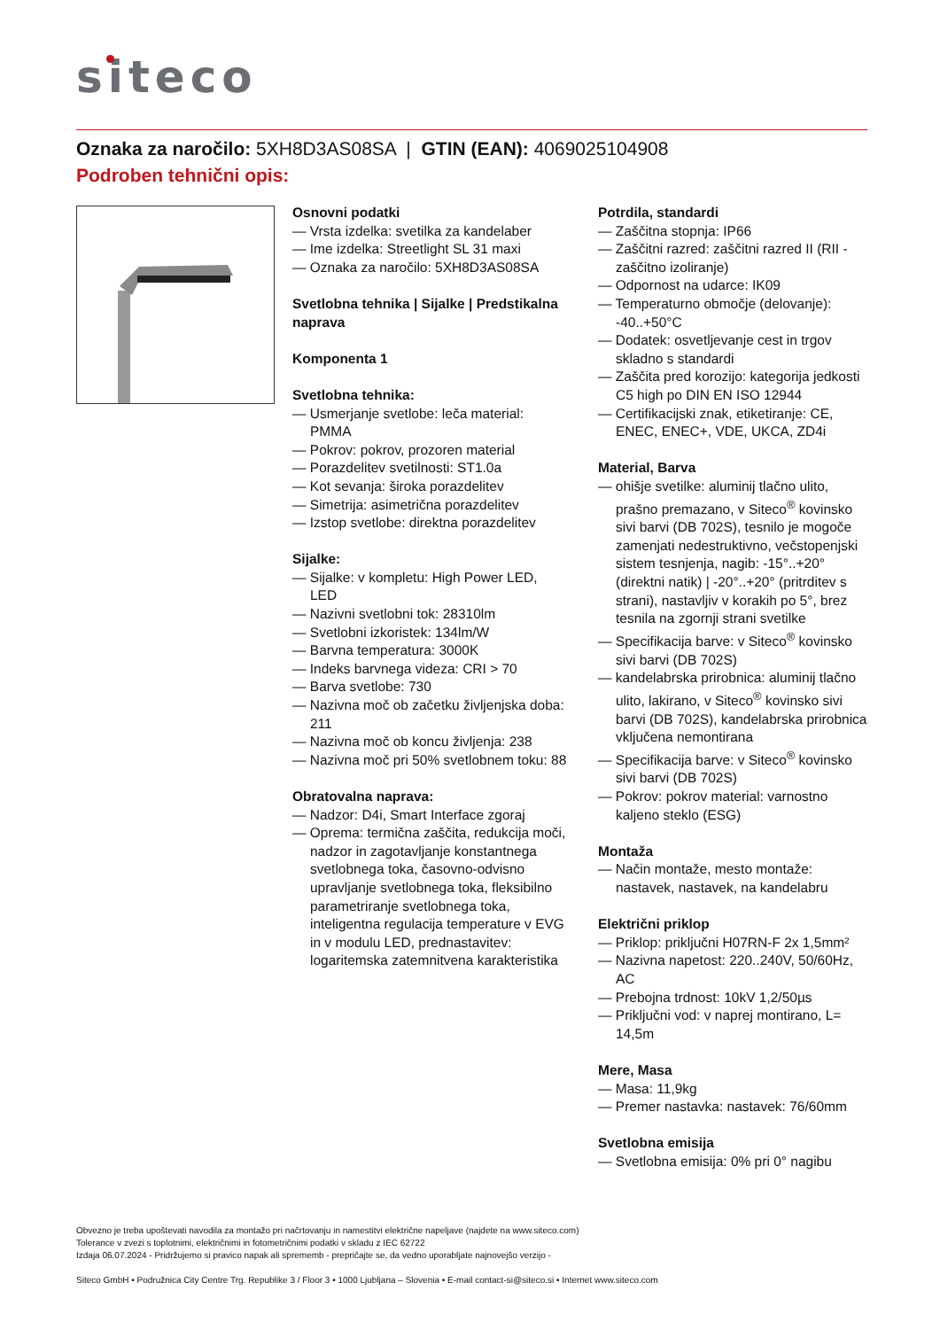siteco
Oznaka za naročilo: 5XH8D3AS08SA | GTIN (EAN): 4069025104908
Podroben tehnični opis:
Osnovni podatki
— Vrsta izdelka: svetilka za kandelaber
— Ime izdelka: Streetlight SL 31 maxi
— Oznaka za naročilo: 5XH8D3AS08SA
Svetlobna tehnika | Sijalke | Predstikalna naprava
Komponenta 1
Svetlobna tehnika:
— Usmerjanje svetlobe: leča material: PMMA
— Pokrov: pokrov, prozoren material
— Porazdelitev svetilnosti: ST1.0a
— Kot sevanja: široka porazdelitev
— Simetrija: asimetrična porazdelitev
— Izstop svetlobe: direktna porazdelitev
Sijalke:
— Sijalke: v kompletu: High Power LED, LED
— Nazivni svetlobni tok: 28310lm
— Svetlobni izkoristek: 134lm/W
— Barvna temperatura: 3000K
— Indeks barvnega videza: CRI > 70
— Barva svetlobe: 730
— Nazivna moč ob začetku življenjska doba: 211
— Nazivna moč ob koncu življenja: 238
— Nazivna moč pri 50% svetlobnem toku: 88
Obratovalna naprava:
— Nadzor: D4i, Smart Interface zgoraj
— Oprema: termična zaščita, redukcija moči, nadzor in zagotavljanje konstantnega svetlobnega toka, časovno-odvisno upravljanje svetlobnega toka, fleksibilno parametriranje svetlobnega toka, inteligentna regulacija temperature v EVG in v modulu LED, prednastavitev: logaritemska zatemnitvena karakteristika
Potrdila, standardi
— Zaščitna stopnja: IP66
— Zaščitni razred: zaščitni razred II (RII - zaščitno izoliranje)
— Odpornost na udarce: IK09
— Temperaturno območje (delovanje): -40..+50°C
— Dodatek: osvetljevanje cest in trgov skladno s standardi
— Zaščita pred korozijo: kategorija jedkosti C5 high po DIN EN ISO 12944
— Certifikacijski znak, etiketiranje: CE, ENEC, ENEC+, VDE, UKCA, ZD4i
Material, Barva
— ohišje svetilke: aluminij tlačno ulito, prašno premazano, v Siteco<sup>®</sup> kovinsko sivi barvi (DB 702S), tesnilo je mogoče zamenjati nedestruktivno, večstopenjski sistem tesnjenja, nagib: -15°..+20° (direktni natik) | -20°..+20° (pritrditev s strani), nastavljiv v korakih po 5°, brez tesnila na zgornji strani svetilke
— Specifikacija barve: v Siteco<sup>®</sup> kovinsko sivi barvi (DB 702S)
— kandelabrska prirobnica: aluminij tlačno ulito, lakirano, v Siteco<sup>®</sup> kovinsko sivi barvi (DB 702S), kandelabrska prirobnica vključena nemontirana
— Specifikacija barve: v Siteco<sup>®</sup> kovinsko sivi barvi (DB 702S)
— Pokrov: pokrov material: varnostno kaljeno steklo (ESG)
Montaža
— Način montaže, mesto montaže: nastavek, nastavek, na kandelabru
Električni priklop
— Priklop: priključni H07RN-F 2x 1,5mm²
— Nazivna napetost: 220..240V, 50/60Hz, AC
— Prebojna trdnost: 10kV 1,2/50µs
— Priključni vod: v naprej montirano, L= 14,5m
Mere, Masa
— Masa: 11,9kg
— Premer nastavka: nastavek: 76/60mm
Svetlobna emisija
— Svetlobna emisija: 0% pri 0° nagibu
Obvezno je treba upoštevati navodila za montažo pri načrtovanju in namestitvi električne napeljave (najdete na www.siteco.com)
Tolerance v zvezi s toplotnimi, električnimi in fotometričnimi podatki v skladu z IEC 62722
Izdaja 06.07.2024 - Pridržujemo si pravico napak ali sprememb - prepričajte se, da vedno uporabljate najnovejšo verzijo -
Siteco GmbH • Podružnica City Centre Trg. Republike 3 / Floor 3 • 1000 Ljubljana – Slovenia • E-mail contact-si@siteco.si • Internet www.siteco.com